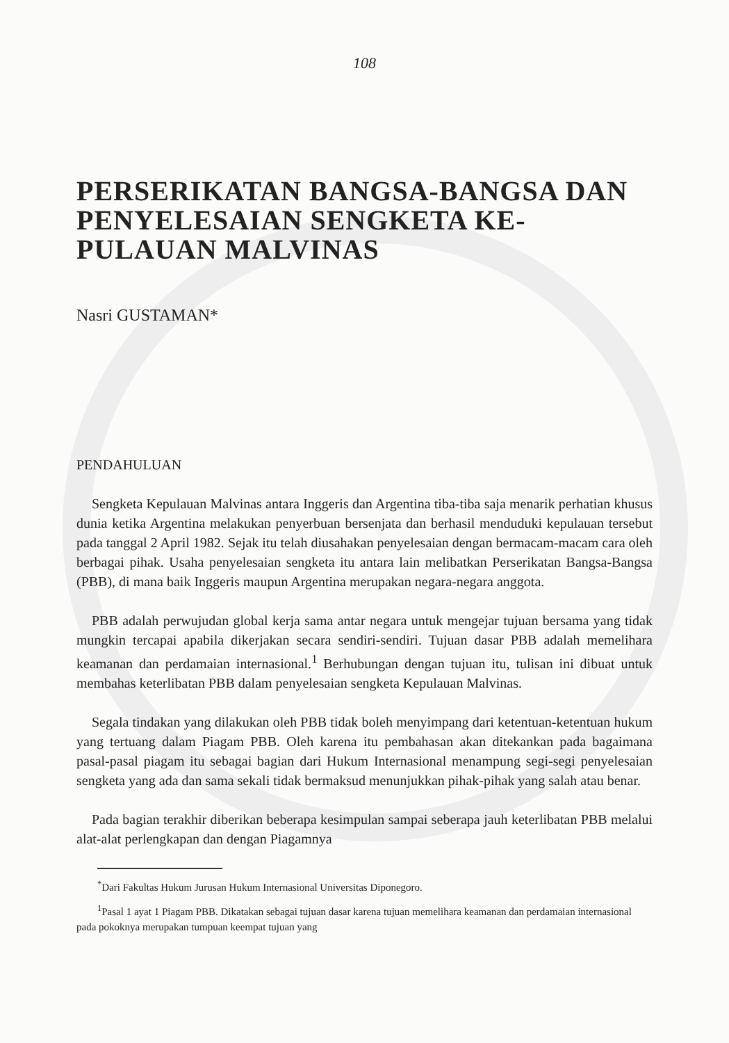108
PERSERIKATAN BANGSA-BANGSA DAN PENYELESAIAN SENGKETA KE-PULAUAN MALVINAS
Nasri GUSTAMAN*
PENDAHULUAN
Sengketa Kepulauan Malvinas antara Inggeris dan Argentina tiba-tiba saja menarik perhatian khusus dunia ketika Argentina melakukan penyerbuan bersenjata dan berhasil menduduki kepulauan tersebut pada tanggal 2 April 1982. Sejak itu telah diusahakan penyelesaian dengan bermacam-macam cara oleh berbagai pihak. Usaha penyelesaian sengketa itu antara lain melibatkan Perserikatan Bangsa-Bangsa (PBB), di mana baik Inggeris maupun Argentina merupakan negara-negara anggota.
PBB adalah perwujudan global kerja sama antar negara untuk mengejar tujuan bersama yang tidak mungkin tercapai apabila dikerjakan secara sendiri-sendiri. Tujuan dasar PBB adalah memelihara keamanan dan perdamaian internasional.<sup>1</sup> Berhubungan dengan tujuan itu, tulisan ini dibuat untuk membahas keterlibatan PBB dalam penyelesaian sengketa Kepulauan Malvinas.
Segala tindakan yang dilakukan oleh PBB tidak boleh menyimpang dari ketentuan-ketentuan hukum yang tertuang dalam Piagam PBB. Oleh karena itu pembahasan akan ditekankan pada bagaimana pasal-pasal piagam itu sebagai bagian dari Hukum Internasional menampung segi-segi penyelesaian sengketa yang ada dan sama sekali tidak bermaksud menunjukkan pihak-pihak yang salah atau benar.
Pada bagian terakhir diberikan beberapa kesimpulan sampai seberapa jauh keterlibatan PBB melalui alat-alat perlengkapan dan dengan Piagamnya
<sup>*</sup> Dari Fakultas Hukum Jurusan Hukum Internasional Universitas Diponegoro.
<sup>1</sup> Pasal 1 ayat 1 Piagam PBB. Dikatakan sebagai tujuan dasar karena tujuan memelihara keamanan dan perdamaian internasional pada pokoknya merupakan tumpuan keempat tujuan yang